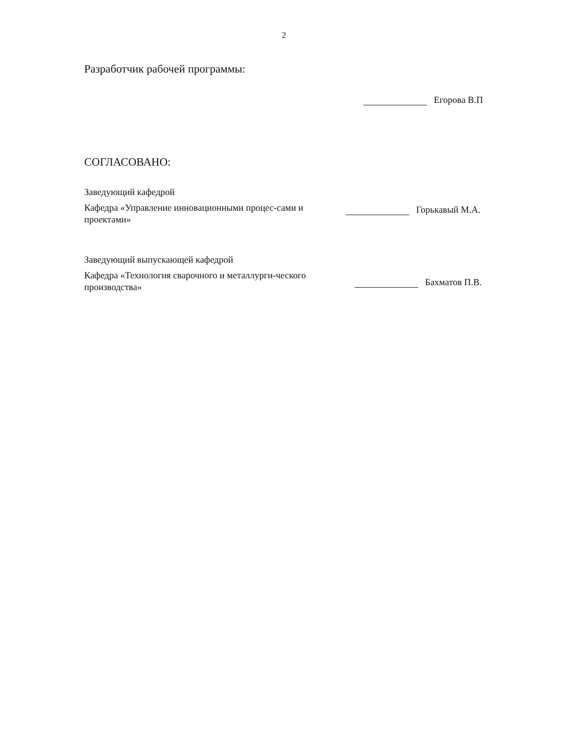2
Разработчик рабочей программы:
Егорова В.П
СОГЛАСОВАНО:
Заведующий кафедрой
Кафедра «Управление инновационными процес-сами и проектами»
Горькавый М.А.
Заведующий выпускающей кафедрой
Кафедра «Технология сварочного и металлурги-ческого производства»
Бахматов П.В.